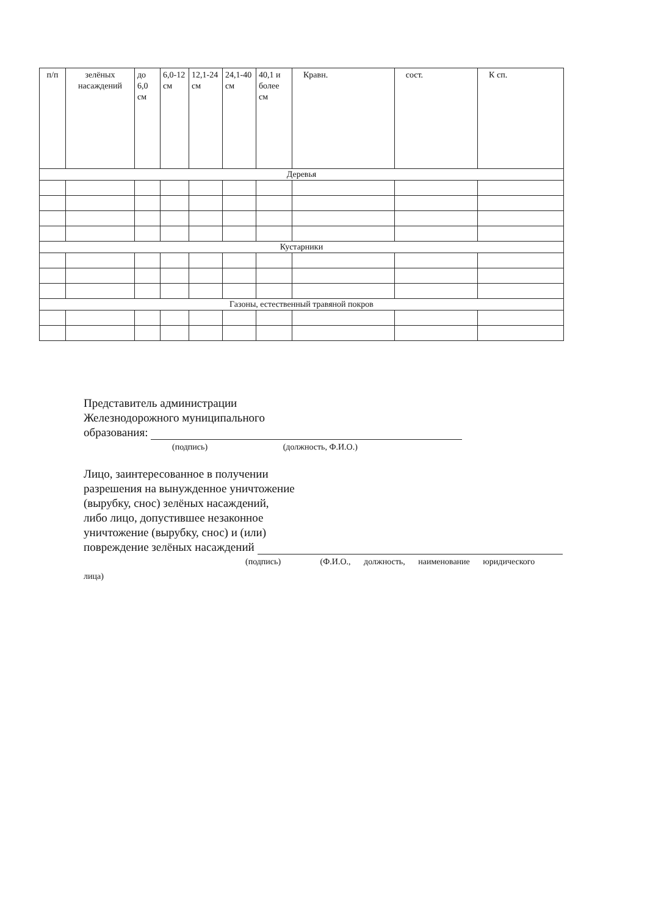| п/п | зелёных насаждений | до 6,0 см | 6,0-12 см | 12,1-24 см | 24,1-40 см | 40,1 и более см | Кравн. | сост. | К сп. |
| Деревья | | | | | | | | | |
| Кустарники | | | | | | | | | |
| Газоны, естественный травяной покров | | | | | | | | | |
Представитель администрации
Железнодорожного муниципального
образования:
(подпись) (должность, Ф.И.О.)
Лицо, заинтересованное в получении
разрешения на вынужденное уничтожение
(вырубку, снос) зелёных насаждений,
либо лицо, допустившее незаконное
уничтожение (вырубку, снос) и (или)
повреждение зелёных насаждений
(подпись) (Ф.И.О., должность, наименование юридического
лица)